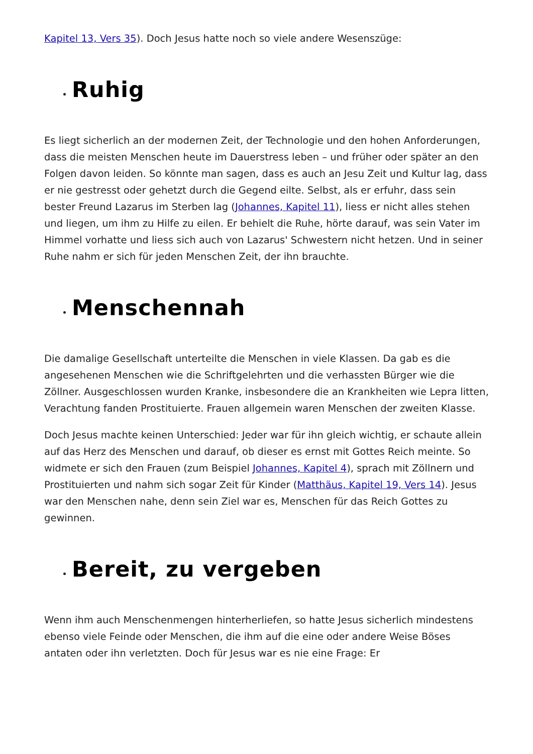Kapitel 13, Vers 35). Doch Jesus hatte noch so viele andere Wesenszüge:
Ruhig
Es liegt sicherlich an der modernen Zeit, der Technologie und den hohen Anforderungen, dass die meisten Menschen heute im Dauerstress leben – und früher oder später an den Folgen davon leiden. So könnte man sagen, dass es auch an Jesu Zeit und Kultur lag, dass er nie gestresst oder gehetzt durch die Gegend eilte. Selbst, als er erfuhr, dass sein bester Freund Lazarus im Sterben lag (Johannes, Kapitel 11), liess er nicht alles stehen und liegen, um ihm zu Hilfe zu eilen. Er behielt die Ruhe, hörte darauf, was sein Vater im Himmel vorhatte und liess sich auch von Lazarus' Schwestern nicht hetzen. Und in seiner Ruhe nahm er sich für jeden Menschen Zeit, der ihn brauchte.
Menschennah
Die damalige Gesellschaft unterteilte die Menschen in viele Klassen. Da gab es die angesehenen Menschen wie die Schriftgelehrten und die verhassten Bürger wie die Zöllner. Ausgeschlossen wurden Kranke, insbesondere die an Krankheiten wie Lepra litten, Verachtung fanden Prostituierte. Frauen allgemein waren Menschen der zweiten Klasse.
Doch Jesus machte keinen Unterschied: Jeder war für ihn gleich wichtig, er schaute allein auf das Herz des Menschen und darauf, ob dieser es ernst mit Gottes Reich meinte. So widmete er sich den Frauen (zum Beispiel Johannes, Kapitel 4), sprach mit Zöllnern und Prostituierten und nahm sich sogar Zeit für Kinder (Matthäus, Kapitel 19, Vers 14). Jesus war den Menschen nahe, denn sein Ziel war es, Menschen für das Reich Gottes zu gewinnen.
Bereit, zu vergeben
Wenn ihm auch Menschenmengen hinterherliefen, so hatte Jesus sicherlich mindestens ebenso viele Feinde oder Menschen, die ihm auf die eine oder andere Weise Böses antaten oder ihn verletzten. Doch für Jesus war es nie eine Frage: Er